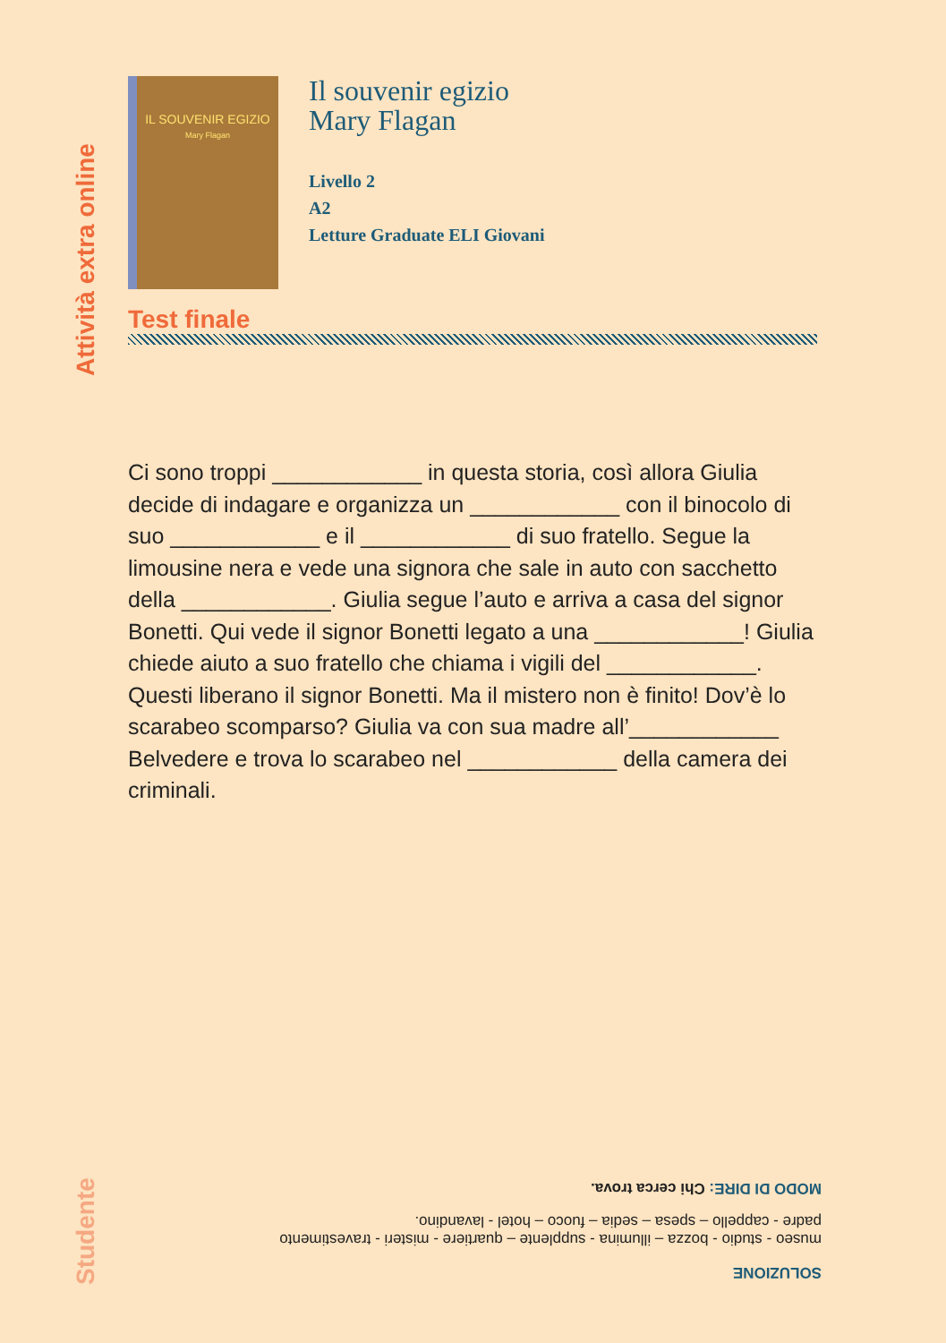Attività extra online
IL SOUVENIR EGIZIO
Mary Flagan
Il souvenir egizio
Mary Flagan
Livello 2
A2
Letture Graduate ELI Giovani
Test finale
Ci sono troppi ____________ in questa storia, così allora Giulia decide di indagare e organizza un ____________ con il binocolo di suo ____________ e il ____________ di suo fratello. Segue la limousine nera e vede una signora che sale in auto con sacchetto della ____________. Giulia segue l’auto e arriva a casa del signor Bonetti. Qui vede il signor Bonetti legato a una ____________! Giulia chiede aiuto a suo fratello che chiama i vigili del ____________. Questi liberano il signor Bonetti. Ma il mistero non è finito! Dov’è lo scarabeo scomparso? Giulia va con sua madre all’____________ Belvedere e trova lo scarabeo nel ____________ della camera dei criminali.
SOLUZIONE
museo - studio - bozza – illumina - supplente – quartiere - misteri - travestimento
padre - cappello – spesa – sedia – fuoco – hotel - lavandino.
MODO DI DIRE: Chi cerca trova.
Studente